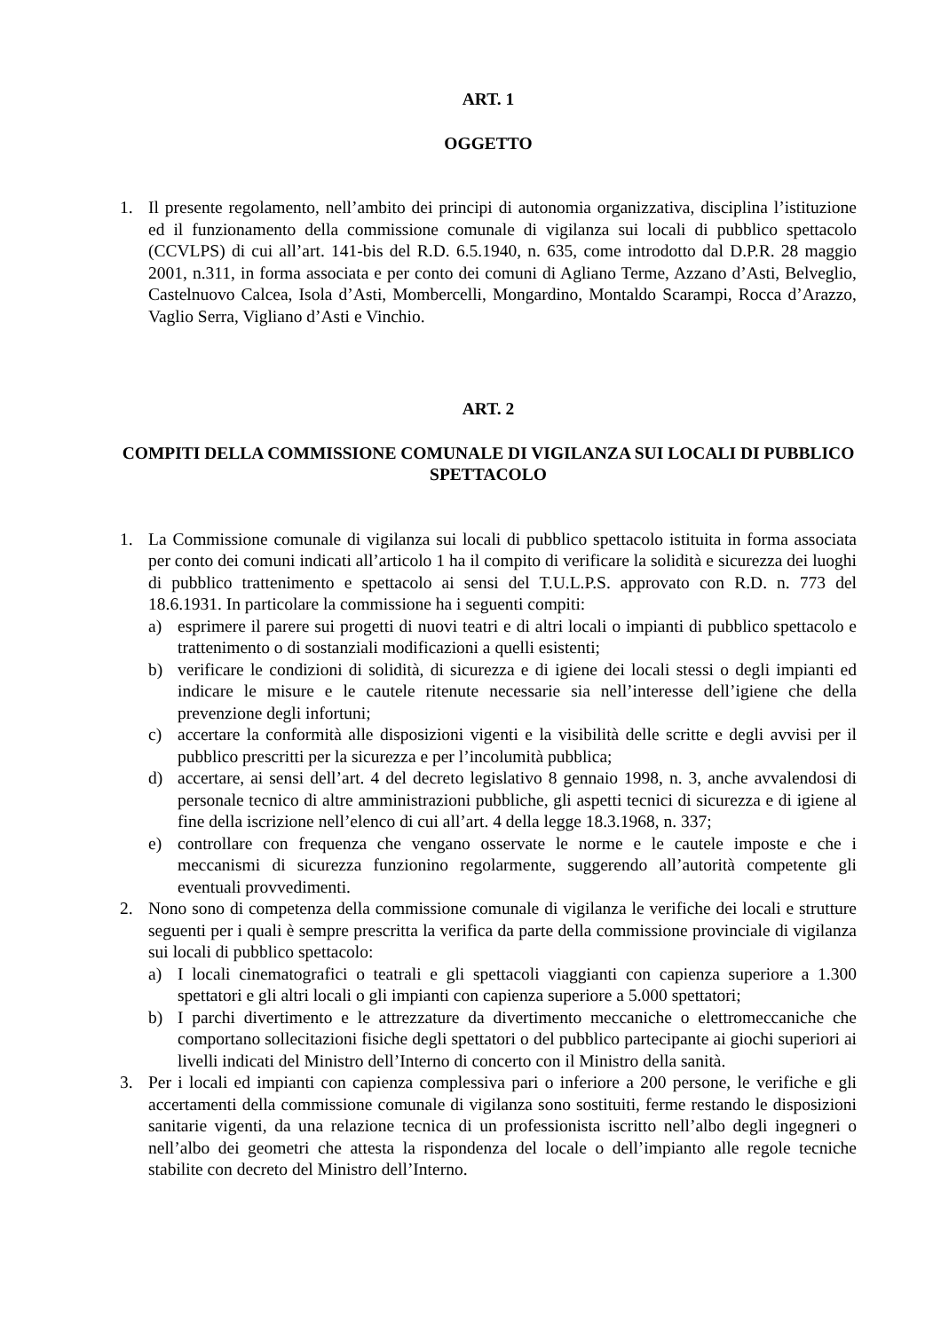ART. 1
OGGETTO
1. Il presente regolamento, nell’ambito dei principi di autonomia organizzativa, disciplina l’istituzione ed il funzionamento della commissione comunale di vigilanza sui locali di pubblico spettacolo (CCVLPS) di cui all’art. 141-bis del R.D. 6.5.1940, n. 635, come introdotto dal D.P.R. 28 maggio 2001, n.311, in forma associata e per conto dei comuni di Agliano Terme, Azzano d’Asti, Belveglio, Castelnuovo Calcea, Isola d’Asti, Mombercelli, Mongardino, Montaldo Scarampi, Rocca d’Arazzo, Vaglio Serra, Vigliano d’Asti e Vinchio.
ART. 2
COMPITI DELLA COMMISSIONE COMUNALE DI VIGILANZA SUI LOCALI DI PUBBLICO SPETTACOLO
1. La Commissione comunale di vigilanza sui locali di pubblico spettacolo istituita in forma associata per conto dei comuni indicati all’articolo 1 ha il compito di verificare la solidità e sicurezza dei luoghi di pubblico trattenimento e spettacolo ai sensi del T.U.L.P.S. approvato con R.D. n. 773 del 18.6.1931. In particolare la commissione ha i seguenti compiti:
a) esprimere il parere sui progetti di nuovi teatri e di altri locali o impianti di pubblico spettacolo e trattenimento o di sostanziali modificazioni a quelli esistenti;
b) verificare le condizioni di solidità, di sicurezza e di igiene dei locali stessi o degli impianti ed indicare le misure e le cautele ritenute necessarie sia nell’interesse dell’igiene che della prevenzione degli infortuni;
c) accertare la conformità alle disposizioni vigenti e la visibilità delle scritte e degli avvisi per il pubblico prescritti per la sicurezza e per l’incolumità pubblica;
d) accertare, ai sensi dell’art. 4 del decreto legislativo 8 gennaio 1998, n. 3, anche avvalendosi di personale tecnico di altre amministrazioni pubbliche, gli aspetti tecnici di sicurezza e di igiene al fine della iscrizione nell’elenco di cui all’art. 4 della legge 18.3.1968, n. 337;
e) controllare con frequenza che vengano osservate le norme e le cautele imposte e che i meccanismi di sicurezza funzionino regolarmente, suggerendo all’autorità competente gli eventuali provvedimenti.
2. Nono sono di competenza della commissione comunale di vigilanza le verifiche dei locali e strutture seguenti per i quali è sempre prescritta la verifica da parte della commissione provinciale di vigilanza sui locali di pubblico spettacolo:
a) I locali cinematografici o teatrali e gli spettacoli viaggianti con capienza superiore a 1.300 spettatori e gli altri locali o gli impianti con capienza superiore a 5.000 spettatori;
b) I parchi divertimento e le attrezzature da divertimento meccaniche o elettromeccaniche che comportano sollecitazioni fisiche degli spettatori o del pubblico partecipante ai giochi superiori ai livelli indicati del Ministro dell’Interno di concerto con il Ministro della sanità.
3. Per i locali ed impianti con capienza complessiva pari o inferiore a 200 persone, le verifiche e gli accertamenti della commissione comunale di vigilanza sono sostituiti, ferme restando le disposizioni sanitarie vigenti, da una relazione tecnica di un professionista iscritto nell’albo degli ingegneri o nell’albo dei geometri che attesta la rispondenza del locale o dell’impianto alle regole tecniche stabilite con decreto del Ministro dell’Interno.